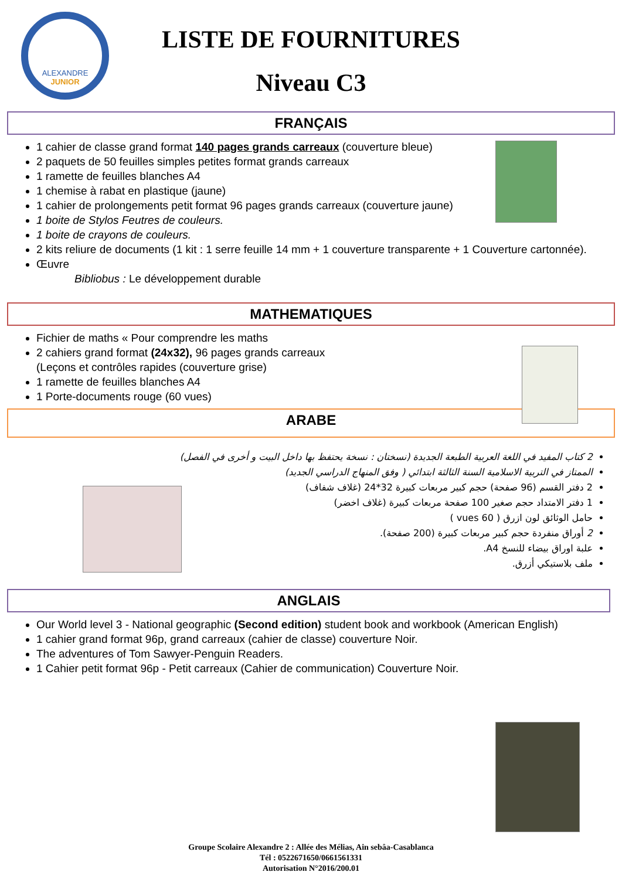ALEXANDRE
JUNIOR
LISTE DE FOURNITURES
Niveau C3
FRANÇAIS
1 cahier de classe grand format 140 pages grands carreaux (couverture bleue)
2 paquets de 50 feuilles simples petites format grands carreaux
1 ramette de feuilles blanches A4
1 chemise à rabat en plastique (jaune)
1 cahier de prolongements petit format 96 pages grands carreaux (couverture jaune)
1 boite de Stylos Feutres de couleurs.
1 boite de crayons de couleurs.
2 kits reliure de documents (1 kit : 1 serre feuille 14 mm + 1 couverture transparente + 1 Couverture cartonnée).
Œuvre
Bibliobus : Le développement durable
MATHEMATIQUES
Fichier de maths « Pour comprendre les maths
2 cahiers grand format (24x32), 96 pages grands carreaux
(Leçons et contrôles rapides (couverture grise)
1 ramette de feuilles blanches A4
1 Porte-documents rouge (60 vues)
ARABE
2 كتاب المفيد في اللغة العربية الطبعة الجديدة (نسختان : نسخة يحتفظ بها داخل البيت و أخرى في الفصل)
الممتاز في التربية الاسلامية السنة الثالثة ابتدائي ( وفق المنهاج الدراسي الجديد)
2 دفتر القسم (96 صفحة) حجم كبير مربعات كبيرة 32*24 (غلاف شفاف)
1 دفتر الامتداد حجم صغير 100 صفحة مربعات كبيرة (غلاف اخضر)
حامل الوثائق لون ازرق ( 60 vues )
2 أوراق منفردة حجم كبير مربعات كبيرة (200 صفحة).
علبة اوراق بيضاء للنسخ A4.
ملف بلاستيكي أزرق.
ANGLAIS
Our World level 3 - National geographic (Second edition) student book and workbook (American English)
1 cahier grand format 96p, grand carreaux (cahier de classe) couverture Noir.
The adventures of Tom Sawyer-Penguin Readers.
1 Cahier petit format 96p - Petit carreaux (Cahier de communication) Couverture Noir.
Groupe Scolaire Alexandre 2 : Allée des Mélias, Ain sebâa-Casablanca
Tél : 0522671650/0661561331
Autorisation N°2016/200.01